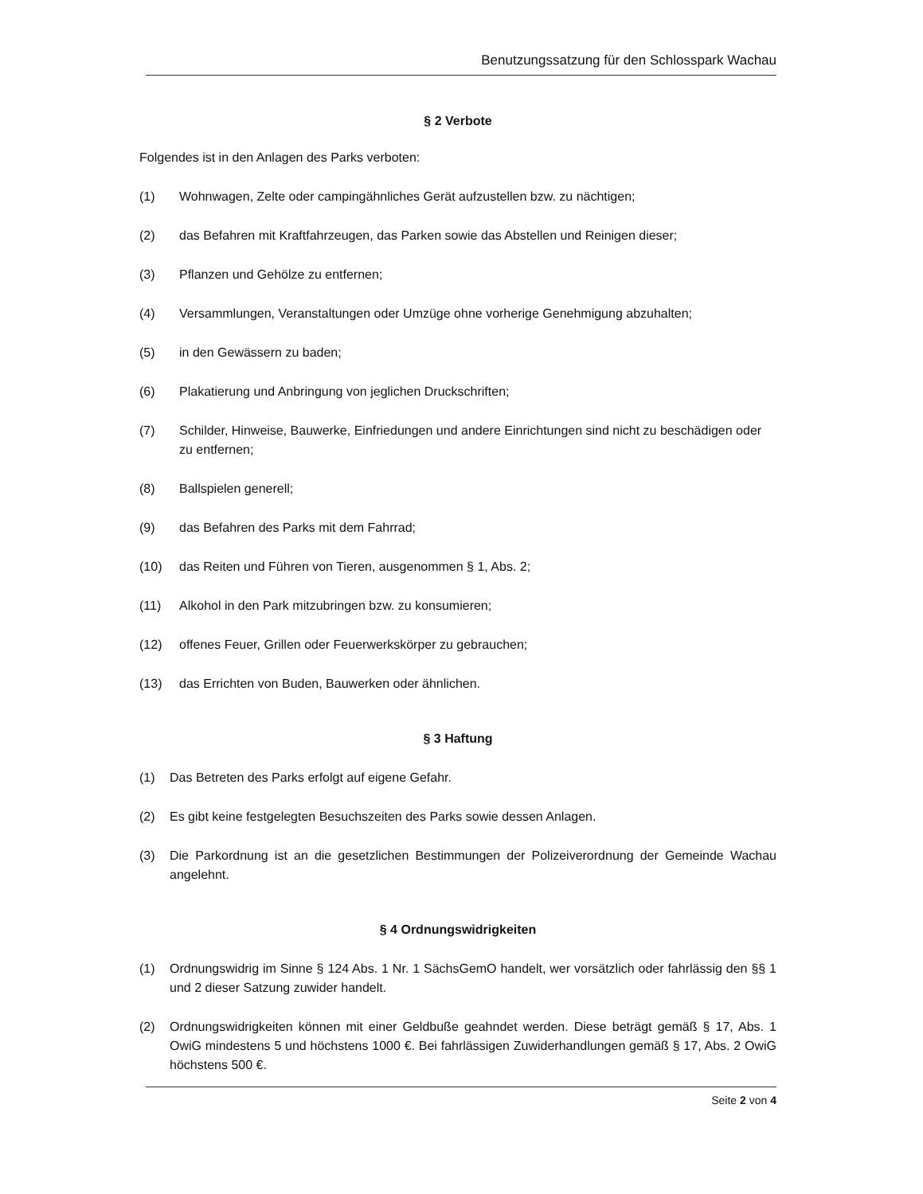Benutzungssatzung für den Schlosspark Wachau
§ 2 Verbote
Folgendes ist in den Anlagen des Parks verboten:
(1) Wohnwagen, Zelte oder campingähnliches Gerät aufzustellen bzw. zu nächtigen;
(2) das Befahren mit Kraftfahrzeugen, das Parken sowie das Abstellen und Reinigen dieser;
(3) Pflanzen und Gehölze zu entfernen;
(4) Versammlungen, Veranstaltungen oder Umzüge ohne vorherige Genehmigung abzuhalten;
(5) in den Gewässern zu baden;
(6) Plakatierung und Anbringung von jeglichen Druckschriften;
(7) Schilder, Hinweise, Bauwerke, Einfriedungen und andere Einrichtungen sind nicht zu beschädigen oder zu entfernen;
(8) Ballspielen generell;
(9) das Befahren des Parks mit dem Fahrrad;
(10) das Reiten und Führen von Tieren, ausgenommen § 1, Abs. 2;
(11) Alkohol in den Park mitzubringen bzw. zu konsumieren;
(12) offenes Feuer, Grillen oder Feuerwerkskörper zu gebrauchen;
(13) das Errichten von Buden, Bauwerken oder ähnlichen.
§ 3 Haftung
(1) Das Betreten des Parks erfolgt auf eigene Gefahr.
(2) Es gibt keine festgelegten Besuchszeiten des Parks sowie dessen Anlagen.
(3) Die Parkordnung ist an die gesetzlichen Bestimmungen der Polizeiverordnung der Gemeinde Wachau angelehnt.
§ 4 Ordnungswidrigkeiten
(1) Ordnungswidrig im Sinne § 124 Abs. 1 Nr. 1 SächsGemO handelt, wer vorsätzlich oder fahrlässig den §§ 1 und 2 dieser Satzung zuwider handelt.
(2) Ordnungswidrigkeiten können mit einer Geldbuße geahndet werden. Diese beträgt gemäß § 17, Abs. 1 OwiG mindestens 5 und höchstens 1000 €. Bei fahrlässigen Zuwiderhandlungen gemäß § 17, Abs. 2 OwiG höchstens 500 €.
Seite 2 von 4